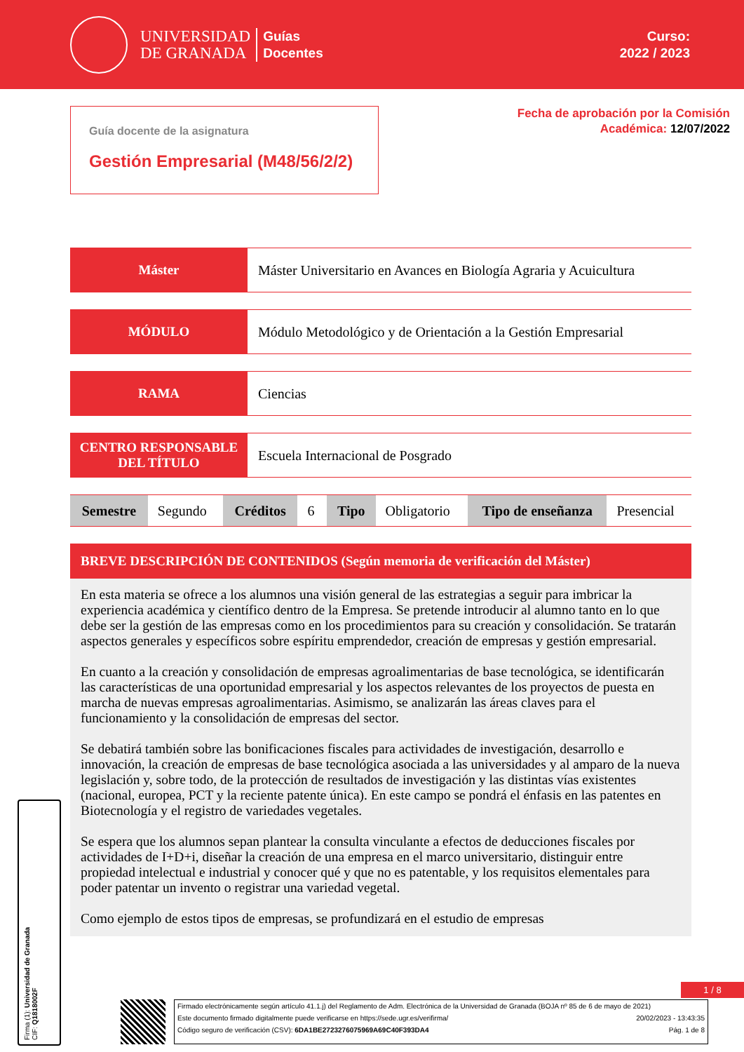UNIVERSIDAD
DE GRANADA
Guías
Docentes
Curso:
2022 / 2023
Guía docente de la asignatura
Gestión Empresarial (M48/56/2/2)
Fecha de aprobación por la Comisión
Académica: 12/07/2022
Máster Máster Universitario en Avances en Biología Agraria y Acuicultura
MÓDULO Módulo Metodológico y de Orientación a la Gestión Empresarial
RAMA Ciencias
CENTRO RESPONSABLE
DEL TÍTULO
Escuela Internacional de Posgrado
| Semestre | Segundo | Créditos | 6 | Tipo | Obligatorio | Tipo de enseñanza | Presencial |
BREVE DESCRIPCIÓN DE CONTENIDOS (Según memoria de verificación del Máster)
En esta materia se ofrece a los alumnos una visión general de las estrategias a seguir para imbricar la experiencia académica y científico dentro de la Empresa. Se pretende introducir al alumno tanto en lo que debe ser la gestión de las empresas como en los procedimientos para su creación y consolidación. Se tratarán aspectos generales y específicos sobre espíritu emprendedor, creación de empresas y gestión empresarial.
En cuanto a la creación y consolidación de empresas agroalimentarias de base tecnológica, se identificarán las características de una oportunidad empresarial y los aspectos relevantes de los proyectos de puesta en marcha de nuevas empresas agroalimentarias. Asimismo, se analizarán las áreas claves para el funcionamiento y la consolidación de empresas del sector.
Se debatirá también sobre las bonificaciones fiscales para actividades de investigación, desarrollo e innovación, la creación de empresas de base tecnológica asociada a las universidades y al amparo de la nueva legislación y, sobre todo, de la protección de resultados de investigación y las distintas vías existentes (nacional, europea, PCT y la reciente patente única). En este campo se pondrá el énfasis en las patentes en Biotecnología y el registro de variedades vegetales.
Se espera que los alumnos sepan plantear la consulta vinculante a efectos de deducciones fiscales por actividades de I+D+i, diseñar la creación de una empresa en el marco universitario, distinguir entre propiedad intelectual e industrial y conocer qué y que no es patentable, y los requisitos elementales para poder patentar un invento o registrar una variedad vegetal.
Como ejemplo de estos tipos de empresas, se profundizará en el estudio de empresas
Firma (1): Universidad de Granada
CIF: Q1818002F
1 / 8
Firmado electrónicamente según artículo 41.1.j) del Reglamento de Adm. Electrónica de la Universidad de Granada (BOJA nº 85 de 6 de mayo de 2021)
Este documento firmado digitalmente puede verificarse en https://sede.ugr.es/verifirma/ 20/02/2023 - 13:43:35
Código seguro de verificación (CSV): 6DA1BE2723276075969A69C40F393DA4 Pág. 1 de 8